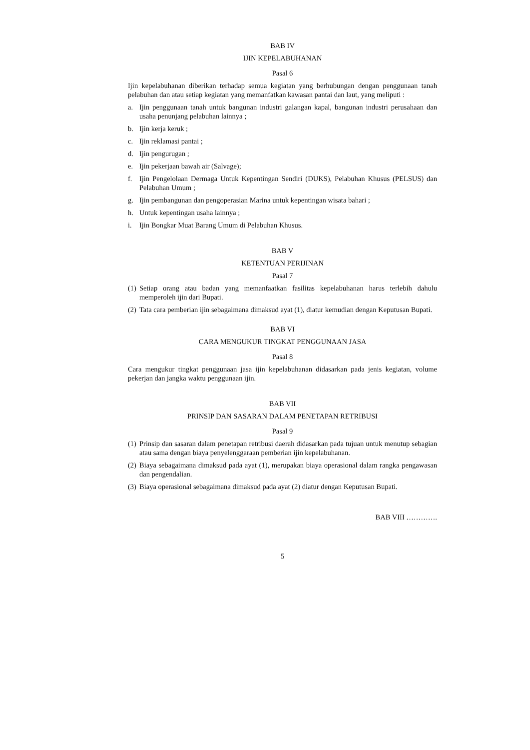BAB IV
IJIN KEPELABUHANAN
Pasal 6
Ijin kepelabuhanan diberikan terhadap semua kegiatan yang berhubungan dengan penggunaan tanah pelabuhan dan atau setiap kegiatan yang memanfatkan kawasan pantai dan laut, yang meliputi :
a. Ijin penggunaan tanah untuk bangunan industri galangan kapal, bangunan industri perusahaan dan usaha penunjang pelabuhan lainnya ;
b. Ijin kerja keruk ;
c. Ijin reklamasi pantai ;
d. Ijin pengurugan ;
e. Ijin pekerjaan bawah air (Salvage);
f. Ijin Pengelolaan Dermaga Untuk Kepentingan Sendiri (DUKS), Pelabuhan Khusus (PELSUS) dan Pelabuhan Umum ;
g. Ijin pembangunan dan pengoperasian Marina untuk kepentingan wisata bahari ;
h. Untuk kepentingan usaha lainnya ;
i. Ijin Bongkar Muat Barang Umum di Pelabuhan Khusus.
BAB V
KETENTUAN PERIJINAN
Pasal 7
(1) Setiap orang atau badan yang memanfaatkan fasilitas kepelabuhanan harus terlebih dahulu memperoleh ijin dari Bupati.
(2) Tata cara pemberian ijin sebagaimana dimaksud ayat (1), diatur kemudian dengan Keputusan Bupati.
BAB VI
CARA MENGUKUR TINGKAT PENGGUNAAN JASA
Pasal 8
Cara mengukur tingkat penggunaan jasa ijin kepelabuhanan didasarkan pada jenis kegiatan, volume pekerjan dan jangka waktu penggunaan ijin.
BAB VII
PRINSIP DAN SASARAN DALAM PENETAPAN RETRIBUSI
Pasal 9
(1) Prinsip dan sasaran dalam penetapan retribusi daerah didasarkan pada tujuan untuk menutup sebagian atau sama dengan biaya penyelenggaraan pemberian ijin kepelabuhanan.
(2) Biaya sebagaimana dimaksud pada ayat (1), merupakan biaya operasional dalam rangka pengawasan dan pengendalian.
(3) Biaya operasional sebagaimana dimaksud pada ayat (2) diatur dengan Keputusan Bupati.
BAB VIII ………….
5